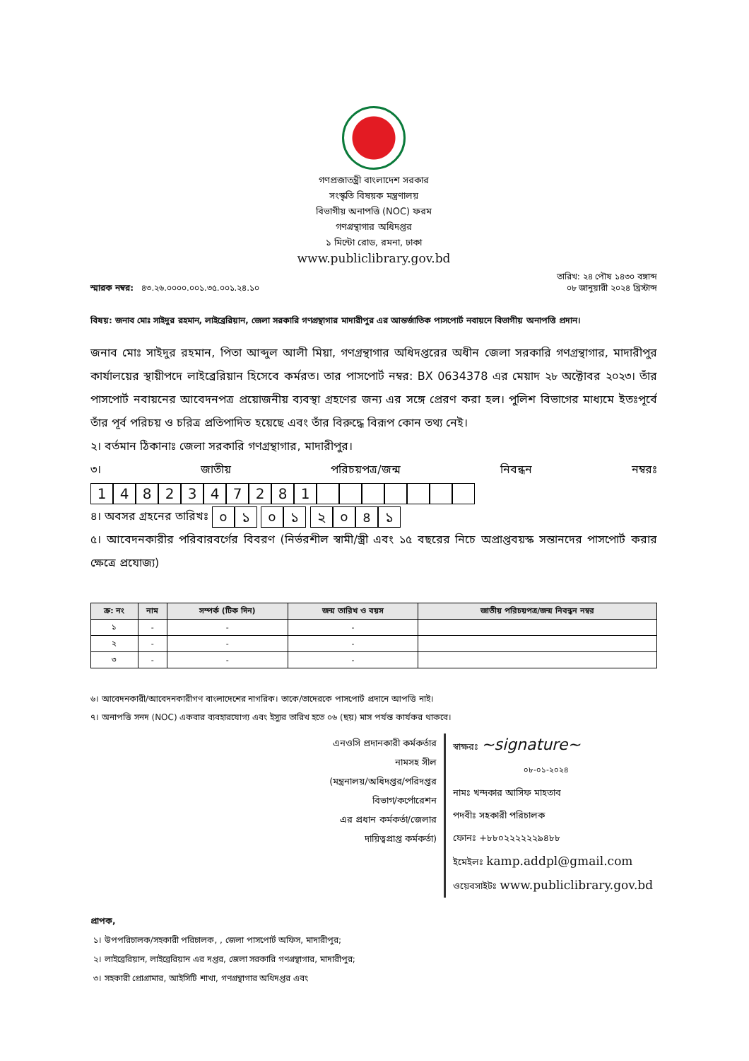গণপ্রজাতন্ত্রী বাংলাদেশ সরকার
সংস্কৃতি বিষয়ক মন্ত্রণালয়
বিভাগীয় অনাপত্তি (NOC) ফরম
গণগ্রন্থাগার অধিদপ্তর
১ মিন্টো রোড, রমনা, ঢাকা
www.publiclibrary.gov.bd
স্মারক নম্বর: ৪৩.২৬.০০০০.০০১.৩৫.০০১.২৪.১০
তারিখ: ২৪ পৌষ ১৪৩০ বঙ্গাব্দ
০৮ জানুয়ারী ২০২৪ খ্রিস্টাব্দ
বিষয়: জনাব মোঃ সাইদুর রহমান, লাইব্রেরিয়ান, জেলা সরকারি গণগ্রন্থাগার মাদারীপুর এর আন্তর্জাতিক পাসপোর্ট নবায়নে বিভাগীয় অনাপত্তি প্রদান।
জনাব মোঃ সাইদুর রহমান, পিতা আব্দুল আলী মিয়া, গণগ্রন্থাগার অধিদপ্তরের অধীন জেলা সরকারি গণগ্রন্থাগার, মাদারীপুর কার্যালয়ের স্থায়ীপদে লাইব্রেরিয়ান হিসেবে কর্মরত। তার পাসপোর্ট নম্বর: BX 0634378 এর মেয়াদ ২৮ অক্টোবর ২০২৩। তাঁর পাসপোর্ট নবায়নের আবেদনপত্র প্রয়োজনীয় ব্যবস্থা গ্রহণের জন্য এর সঙ্গে প্রেরণ করা হল। পুলিশ বিভাগের মাধ্যমে ইতঃপূর্বে তাঁর পূর্ব পরিচয় ও চরিত্র প্রতিপাদিত হয়েছে এবং তাঁর বিরুদ্ধে বিরূপ কোন তথ্য নেই।
২। বর্তমান ঠিকানাঃ জেলা সরকারি গণগ্রন্থাগার, মাদারীপুর।
৩। জাতীয় পরিচয়পত্র/জন্ম নিবন্ধন নম্বরঃ 1482347281
৪। অবসর গ্রহনের তারিখঃ ০১ ০১ ২০৪১
৫। আবেদনকারীর পরিবারবর্গের বিবরণ (নির্ভরশীল স্বামী/স্ত্রী এবং ১৫ বছরের নিচে অপ্রাপ্তবয়স্ক সন্তানদের পাসপোর্ট করার ক্ষেত্রে প্রযোজ্য)
| ক্র: নং | নাম | সম্পর্ক (টিক দিন) | জন্ম তারিখ ও বয়স | জাতীয় পরিচয়পত্র/জন্ম নিবন্ধন নম্বর |
| --- | --- | --- | --- | --- |
| ১ | - | - | - | |
| ২ | - | - | - | |
| ৩ | - | - | - | |
৬। আবেদনকারী/আবেদনকারীগণ বাংলাদেশের নাগরিক। তাকে/তাদেরকে পাসপোর্ট প্রদানে আপত্তি নাই।
৭। অনাপত্তি সনদ (NOC) একবার ব্যবহারযোগ্য এবং ইস্যুর তারিখ হতে ০৬ (ছয়) মাস পর্যন্ত কার্যকর থাকবে।
এনওসি প্রদানকারী কর্মকর্তার
নামসহ সীল
(মন্ত্রনালয়/অধিদপ্তর/পরিদপ্তর
বিভাগ/কর্পোরেশন
এর প্রধান কর্মকর্তা/জেলার
দায়িত্বপ্রাপ্ত কর্মকর্তা)
স্বাক্ষরঃ ~signature~
০৮-০১-২০২৪
নামঃ খন্দকার আসিফ মাহতাব
পদবীঃ সহকারী পরিচালক
ফোনঃ +৮৮০২২২২২২৯৪৮৮
ইমেইলঃ kamp.addpl@gmail.com
ওয়েবসাইটঃ www.publiclibrary.gov.bd
প্রাপক,
১। উপপরিচালক/সহকারী পরিচালক, , জেলা পাসপোর্ট অফিস, মাদারীপুর;
২। লাইব্রেরিয়ান, লাইব্রেরিয়ান এর দপ্তর, জেলা সরকারি গণগ্রন্থাগার, মাদারীপুর;
৩। সহকারী প্রোগ্রামার, আইসিটি শাখা, গণগ্রন্থাগার অধিদপ্তর এবং